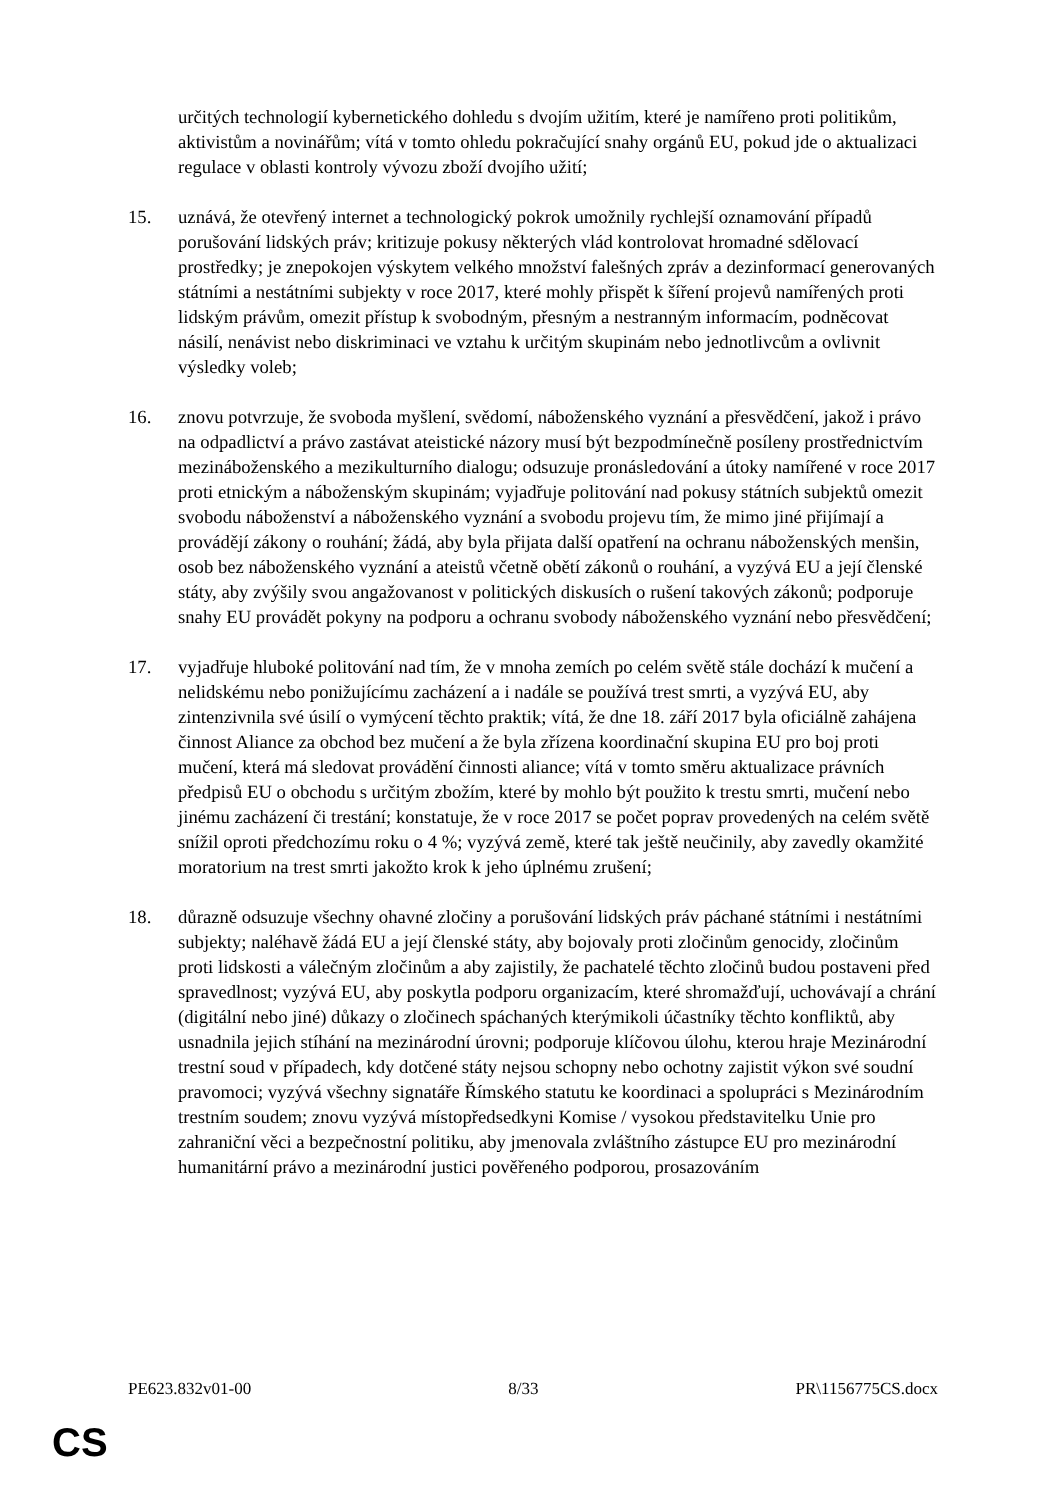určitých technologií kybernetického dohledu s dvojím užitím, které je namířeno proti politikům, aktivistům a novinářům; vítá v tomto ohledu pokračující snahy orgánů EU, pokud jde o aktualizaci regulace v oblasti kontroly vývozu zboží dvojího užití;
15. uznává, že otevřený internet a technologický pokrok umožnily rychlejší oznamování případů porušování lidských práv; kritizuje pokusy některých vlád kontrolovat hromadné sdělovací prostředky; je znepokojen výskytem velkého množství falešných zpráv a dezinformací generovaných státními a nestátními subjekty v roce 2017, které mohly přispět k šíření projevů namířených proti lidským právům, omezit přístup k svobodným, přesným a nestranným informacím, podněcovat násilí, nenávist nebo diskriminaci ve vztahu k určitým skupinám nebo jednotlivcům a ovlivnit výsledky voleb;
16. znovu potvrzuje, že svoboda myšlení, svědomí, náboženského vyznání a přesvědčení, jakož i právo na odpadlictví a právo zastávat ateistické názory musí být bezpodmínečně posíleny prostřednictvím mezináboženského a mezikulturního dialogu; odsuzuje pronásledování a útoky namířené v roce 2017 proti etnickým a náboženským skupinám; vyjadřuje politování nad pokusy státních subjektů omezit svobodu náboženství a náboženského vyznání a svobodu projevu tím, že mimo jiné přijímají a provádějí zákony o rouhání; žádá, aby byla přijata další opatření na ochranu náboženských menšin, osob bez náboženského vyznání a ateistů včetně obětí zákonů o rouhání, a vyzývá EU a její členské státy, aby zvýšily svou angažovanost v politických diskusích o rušení takových zákonů; podporuje snahy EU provádět pokyny na podporu a ochranu svobody náboženského vyznání nebo přesvědčení;
17. vyjadřuje hluboké politování nad tím, že v mnoha zemích po celém světě stále dochází k mučení a nelidskému nebo ponižujícímu zacházení a i nadále se používá trest smrti, a vyzývá EU, aby zintenzivnila své úsilí o vymýcení těchto praktik; vítá, že dne 18. září 2017 byla oficiálně zahájena činnost Aliance za obchod bez mučení a že byla zřízena koordinační skupina EU pro boj proti mučení, která má sledovat provádění činnosti aliance; vítá v tomto směru aktualizace právních předpisů EU o obchodu s určitým zbožím, které by mohlo být použito k trestu smrti, mučení nebo jinému zacházení či trestání; konstatuje, že v roce 2017 se počet poprav provedených na celém světě snížil oproti předchozímu roku o 4 %; vyzývá země, které tak ještě neučinily, aby zavedly okamžité moratorium na trest smrti jakožto krok k jeho úplnému zrušení;
18. důrazně odsuzuje všechny ohavné zločiny a porušování lidských práv páchané státními i nestátními subjekty; naléhavě žádá EU a její členské státy, aby bojovaly proti zločinům genocidy, zločinům proti lidskosti a válečným zločinům a aby zajistily, že pachatelé těchto zločinů budou postaveni před spravedlnost; vyzývá EU, aby poskytla podporu organizacím, které shromažďují, uchovávají a chrání (digitální nebo jiné) důkazy o zločinech spáchaných kterýmikoli účastníky těchto konfliktů, aby usnadnila jejich stíhání na mezinárodní úrovni; podporuje klíčovou úlohu, kterou hraje Mezinárodní trestní soud v případech, kdy dotčené státy nejsou schopny nebo ochotny zajistit výkon své soudní pravomoci; vyzývá všechny signatáře Římského statutu ke koordinaci a spolupráci s Mezinárodním trestním soudem; znovu vyzývá místopředsedkyni Komise / vysokou představitelku Unie pro zahraniční věci a bezpečnostní politiku, aby jmenovala zvláštního zástupce EU pro mezinárodní humanitární právo a mezinárodní justici pověřeného podporou, prosazováním
PE623.832v01-00 8/33 PR\1156775CS.docx
CS